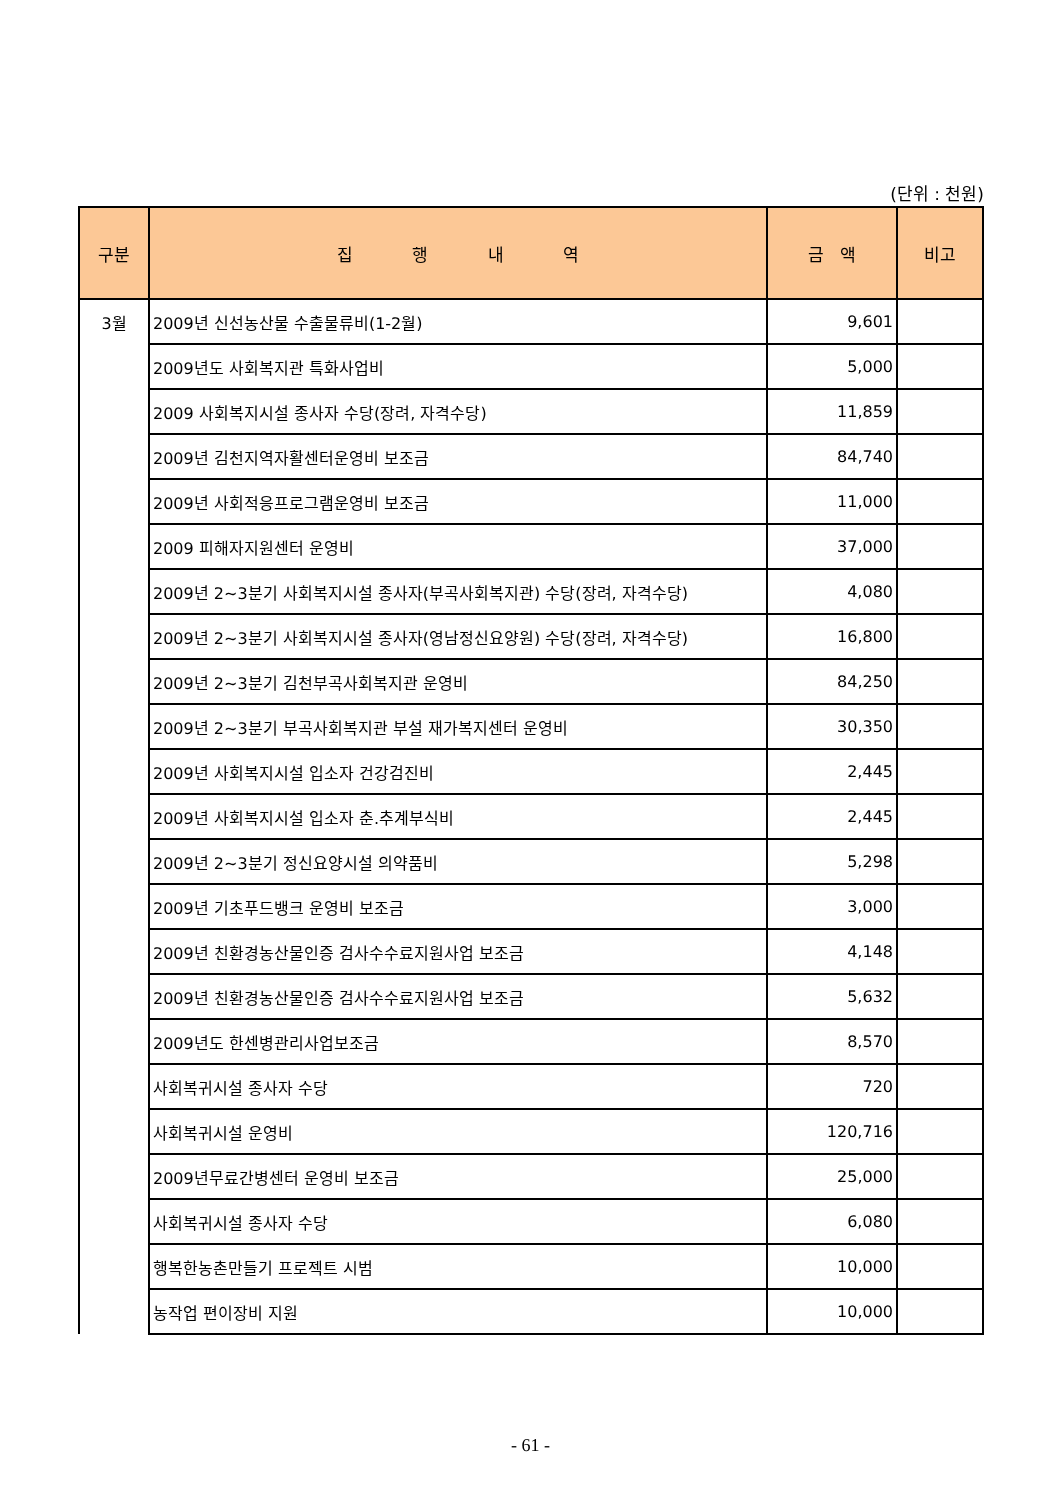(단위 : 천원)
| 구분 | 집 행 내 역 | 금 액 | 비고 |
| --- | --- | --- | --- |
| 3월 | 2009년 신선농산물 수출물류비(1-2월) | 9,601 | |
| | 2009년도 사회복지관 특화사업비 | 5,000 | |
| | 2009 사회복지시설 종사자 수당(장려, 자격수당) | 11,859 | |
| | 2009년 김천지역자활센터운영비 보조금 | 84,740 | |
| | 2009년 사회적응프로그램운영비 보조금 | 11,000 | |
| | 2009 피해자지원센터 운영비 | 37,000 | |
| | 2009년 2~3분기 사회복지시설 종사자(부곡사회복지관) 수당(장려, 자격수당) | 4,080 | |
| | 2009년 2~3분기 사회복지시설 종사자(영남정신요양원) 수당(장려, 자격수당) | 16,800 | |
| | 2009년 2~3분기 김천부곡사회복지관 운영비 | 84,250 | |
| | 2009년 2~3분기 부곡사회복지관 부설 재가복지센터 운영비 | 30,350 | |
| | 2009년 사회복지시설 입소자 건강검진비 | 2,445 | |
| | 2009년 사회복지시설 입소자 춘.추계부식비 | 2,445 | |
| | 2009년 2~3분기 정신요양시설 의약품비 | 5,298 | |
| | 2009년 기초푸드뱅크 운영비 보조금 | 3,000 | |
| | 2009년 친환경농산물인증 검사수수료지원사업 보조금 | 4,148 | |
| | 2009년 친환경농산물인증 검사수수료지원사업 보조금 | 5,632 | |
| | 2009년도 한센병관리사업보조금 | 8,570 | |
| | 사회복귀시설 종사자 수당 | 720 | |
| | 사회복귀시설 운영비 | 120,716 | |
| | 2009년무료간병센터 운영비 보조금 | 25,000 | |
| | 사회복귀시설 종사자 수당 | 6,080 | |
| | 행복한농촌만들기 프로젝트 시범 | 10,000 | |
| | 농작업 편이장비 지원 | 10,000 | |
- 61 -